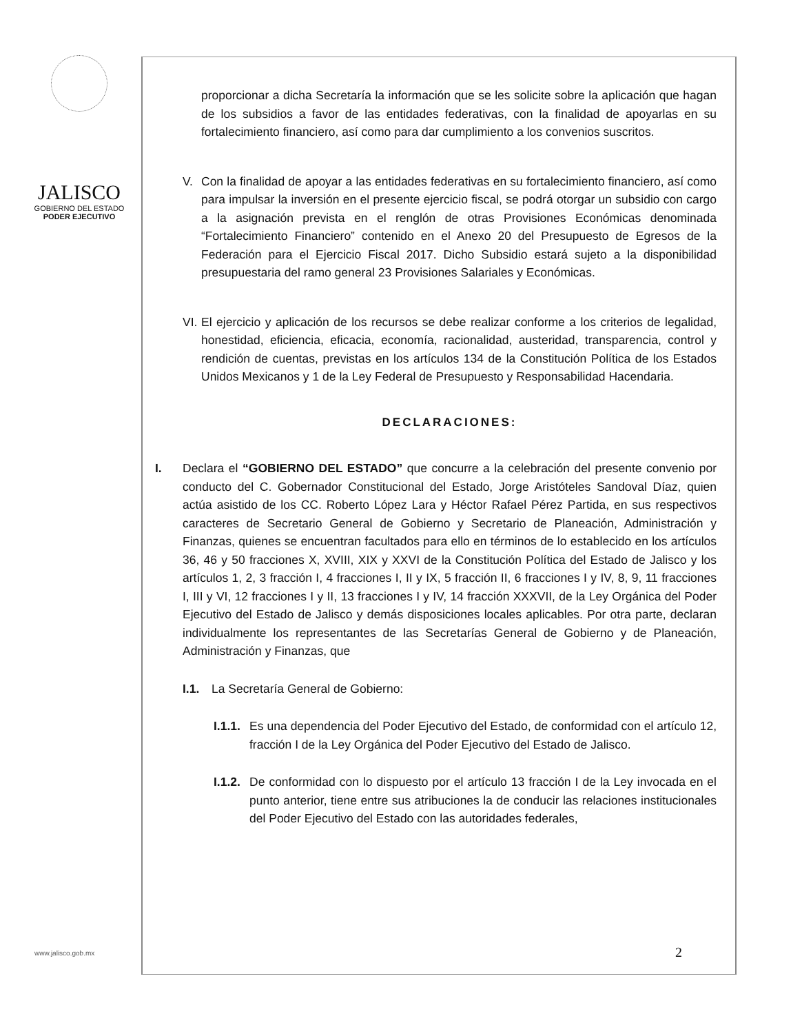JALISCO
GOBIERNO DEL ESTADO
PODER EJECUTIVO
proporcionar a dicha Secretaría la información que se les solicite sobre la aplicación que hagan de los subsidios a favor de las entidades federativas, con la finalidad de apoyarlas en su fortalecimiento financiero, así como para dar cumplimiento a los convenios suscritos.
V. Con la finalidad de apoyar a las entidades federativas en su fortalecimiento financiero, así como para impulsar la inversión en el presente ejercicio fiscal, se podrá otorgar un subsidio con cargo a la asignación prevista en el renglón de otras Provisiones Económicas denominada “Fortalecimiento Financiero” contenido en el Anexo 20 del Presupuesto de Egresos de la Federación para el Ejercicio Fiscal 2017. Dicho Subsidio estará sujeto a la disponibilidad presupuestaria del ramo general 23 Provisiones Salariales y Económicas.
VI.
El ejercicio y aplicación de los recursos se debe realizar conforme a los criterios de legalidad, honestidad, eficiencia, eficacia, economía, racionalidad, austeridad, transparencia, control y rendición de cuentas, previstas en los artículos 134 de la Constitución Política de los Estados Unidos Mexicanos y 1 de la Ley Federal de Presupuesto y Responsabilidad Hacendaria.
DECLARACIONES:
I. Declara el “GOBIERNO DEL ESTADO” que concurre a la celebración del presente convenio por conducto del C. Gobernador Constitucional del Estado, Jorge Aristóteles Sandoval Díaz, quien actúa asistido de los CC. Roberto López Lara y Héctor Rafael Pérez Partida, en sus respectivos caracteres de Secretario General de Gobierno y Secretario de Planeación, Administración y Finanzas, quienes se encuentran facultados para ello en términos de lo establecido en los artículos 36, 46 y 50 fracciones X, XVIII, XIX y XXVI de la Constitución Política del Estado de Jalisco y los artículos 1, 2, 3 fracción I, 4 fracciones I, II y IX, 5 fracción II, 6 fracciones I y IV, 8, 9, 11 fracciones I, III y VI, 12 fracciones I y II, 13 fracciones I y IV, 14 fracción XXXVII, de la Ley Orgánica del Poder Ejecutivo del Estado de Jalisco y demás disposiciones locales aplicables. Por otra parte, declaran individualmente los representantes de las Secretarías General de Gobierno y de Planeación, Administración y Finanzas, que
I.1. La Secretaría General de Gobierno:
I.1.1.
Es una dependencia del Poder Ejecutivo del Estado, de conformidad con el artículo 12, fracción I de la Ley Orgánica del Poder Ejecutivo del Estado de Jalisco.
I.1.2.
De conformidad con lo dispuesto por el artículo 13 fracción I de la Ley invocada en el punto anterior, tiene entre sus atribuciones la de conducir las relaciones institucionales del Poder Ejecutivo del Estado con las autoridades federales,
www.jalisco.gob.mx 2